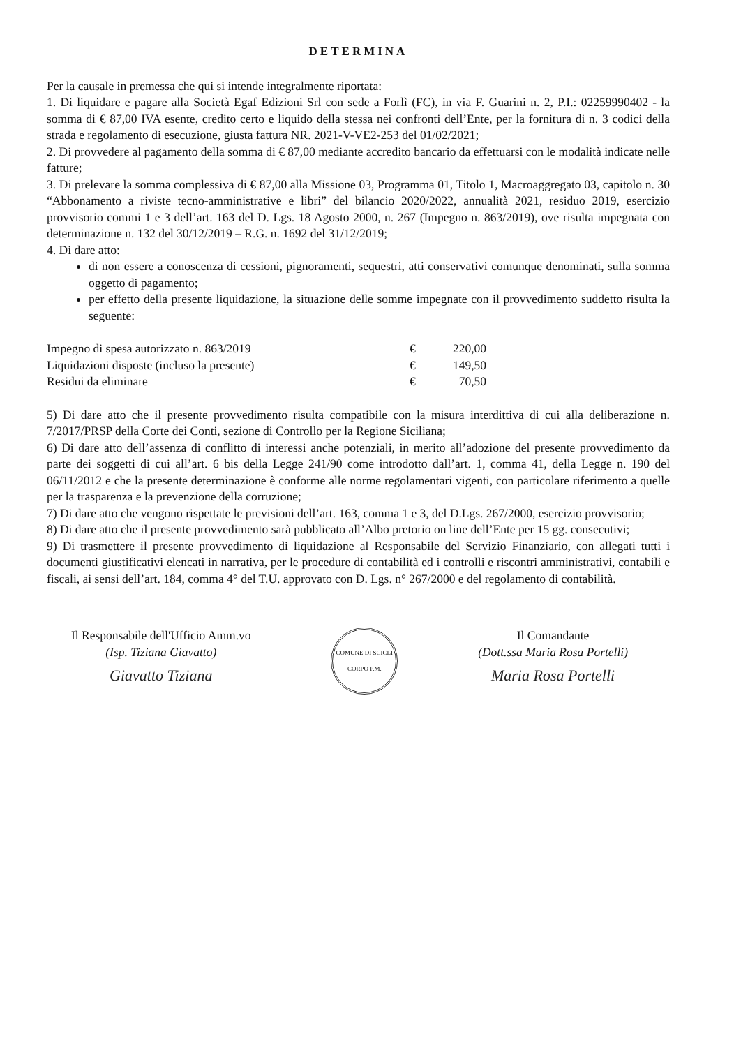DETERMINA
Per la causale in premessa che qui si intende integralmente riportata:
1. Di liquidare e pagare alla Società Egaf Edizioni Srl con sede a Forlì (FC), in via F. Guarini n. 2, P.I.: 02259990402 - la somma di € 87,00 IVA esente, credito certo e liquido della stessa nei confronti dell’Ente, per la fornitura di n. 3 codici della strada e regolamento di esecuzione, giusta fattura NR. 2021-V-VE2-253 del 01/02/2021;
2. Di provvedere al pagamento della somma di € 87,00 mediante accredito bancario da effettuarsi con le modalità indicate nelle fatture;
3. Di prelevare la somma complessiva di € 87,00 alla Missione 03, Programma 01, Titolo 1, Macroaggregato 03, capitolo n. 30 “Abbonamento a riviste tecno-amministrative e libri” del bilancio 2020/2022, annualità 2021, residuo 2019, esercizio provvisorio commi 1 e 3 dell’art. 163 del D. Lgs. 18 Agosto 2000, n. 267 (Impegno n. 863/2019), ove risulta impegnata con determinazione n. 132 del 30/12/2019 – R.G. n. 1692 del 31/12/2019;
4. Di dare atto:
di non essere a conoscenza di cessioni, pignoramenti, sequestri, atti conservativi comunque denominati, sulla somma oggetto di pagamento;
per effetto della presente liquidazione, la situazione delle somme impegnate con il provvedimento suddetto risulta la seguente:
| Impegno di spesa autorizzato n. 863/2019 | € | 220,00 |
| Liquidazioni disposte (incluso la presente) | € | 149,50 |
| Residui da eliminare | € | 70,50 |
5) Di dare atto che il presente provvedimento risulta compatibile con la misura interdittiva di cui alla deliberazione n. 7/2017/PRSP della Corte dei Conti, sezione di Controllo per la Regione Siciliana;
6) Di dare atto dell’assenza di conflitto di interessi anche potenziali, in merito all’adozione del presente provvedimento da parte dei soggetti di cui all’art. 6 bis della Legge 241/90 come introdotto dall’art. 1, comma 41, della Legge n. 190 del 06/11/2012 e che la presente determinazione è conforme alle norme regolamentari vigenti, con particolare riferimento a quelle per la trasparenza e la prevenzione della corruzione;
7) Di dare atto che vengono rispettate le previsioni dell’art. 163, comma 1 e 3, del D.Lgs. 267/2000, esercizio provvisorio;
8) Di dare atto che il presente provvedimento sarà pubblicato all’Albo pretorio on line dell’Ente per 15 gg. consecutivi;
9) Di trasmettere il presente provvedimento di liquidazione al Responsabile del Servizio Finanziario, con allegati tutti i documenti giustificativi elencati in narrativa, per le procedure di contabilità ed i controlli e riscontri amministrativi, contabili e fiscali, ai sensi dell’art. 184, comma 4° del T.U. approvato con D. Lgs. n° 267/2000 e del regolamento di contabilità.
Il Responsabile dell'Ufficio Amm.vo
(Isp. Tiziana Giavatto)
Giavatto Tiziana
COMUNE DI SCICLI
CORPO P.M.
Il Comandante
(Dott.ssa Maria Rosa Portelli)
Maria Rosa Portelli